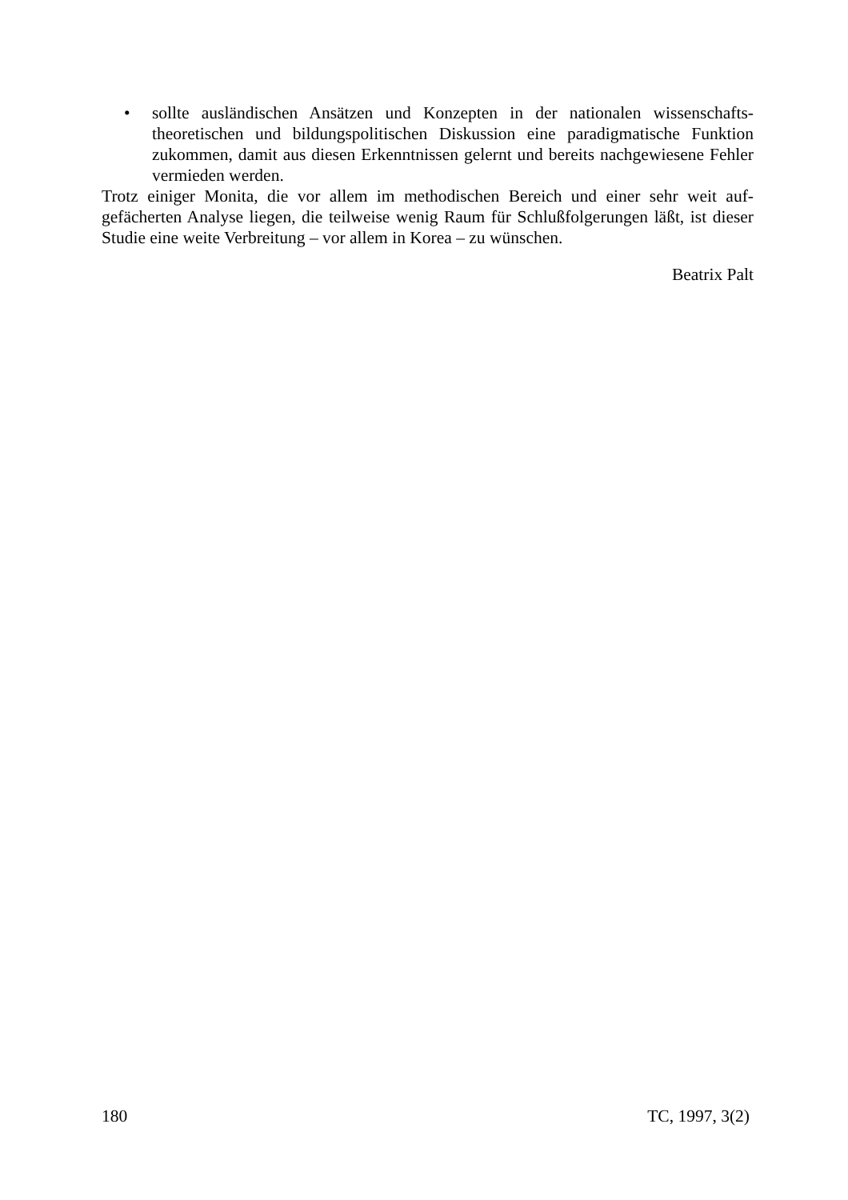• sollte ausländischen Ansätzen und Konzepten in der nationalen wissenschafts­theoretischen und bildungspolitischen Diskussion eine paradigmatische Funkti­on zukommen, damit aus diesen Erkenntnissen gelernt und bereits nachgewie­sene Fehler vermieden werden.
Trotz einiger Monita, die vor allem im methodischen Bereich und einer sehr weit auf­gefächerten Analyse liegen, die teilweise wenig Raum für Schlußfolgerungen läßt, ist dieser Studie eine weite Verbreitung – vor allem in Korea – zu wünschen.
Beatrix Palt
180 TC, 1997, 3(2)